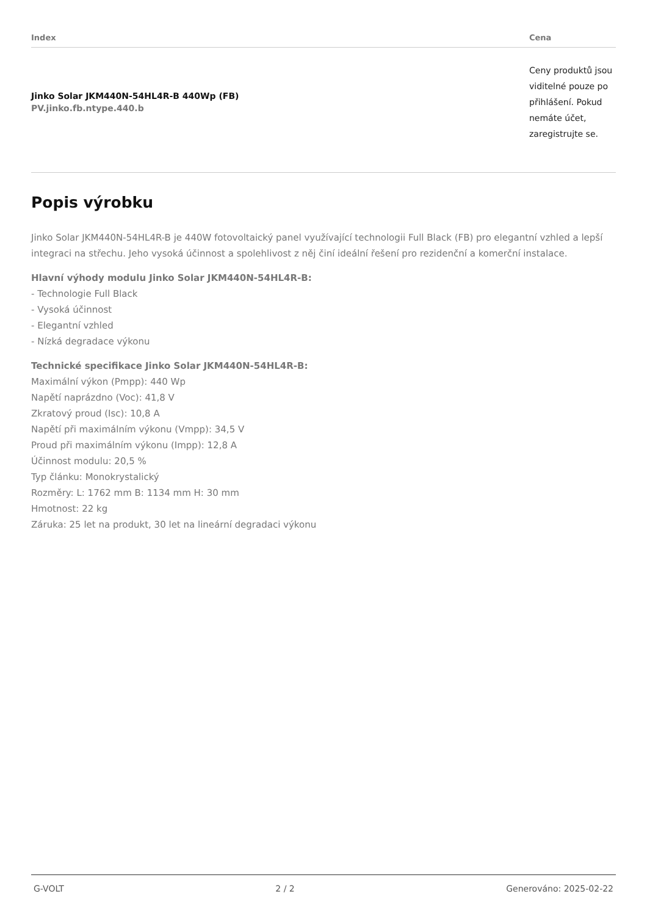| Index | Cena |
| --- | --- |
| Jinko Solar JKM440N-54HL4R-B 440Wp (FB) PV.jinko.fb.ntype.440.b | Ceny produktů jsou viditelné pouze po přihlášení. Pokud nemáte účet, zaregistrujte se. |
Popis výrobku
Jinko Solar JKM440N-54HL4R-B je 440W fotovoltaický panel využívající technologii Full Black (FB) pro elegantní vzhled a lepší integraci na střechu. Jeho vysoká účinnost a spolehlivost z něj činí ideální řešení pro rezidenční a komerční instalace.
Hlavní výhody modulu Jinko Solar JKM440N-54HL4R-B:
- Technologie Full Black
- Vysoká účinnost
- Elegantní vzhled
- Nízká degradace výkonu
Technické specifikace Jinko Solar JKM440N-54HL4R-B:
Maximální výkon (Pmpp): 440 Wp
Napětí naprázdno (Voc): 41,8 V
Zkratový proud (Isc): 10,8 A
Napětí při maximálním výkonu (Vmpp): 34,5 V
Proud při maximálním výkonu (Impp): 12,8 A
Účinnost modulu: 20,5 %
Typ článku: Monokrystalický
Rozměry: L: 1762 mm B: 1134 mm H: 30 mm
Hmotnost: 22 kg
Záruka: 25 let na produkt, 30 let na lineární degradaci výkonu
G-VOLT 2 / 2 Generováno: 2025-02-22